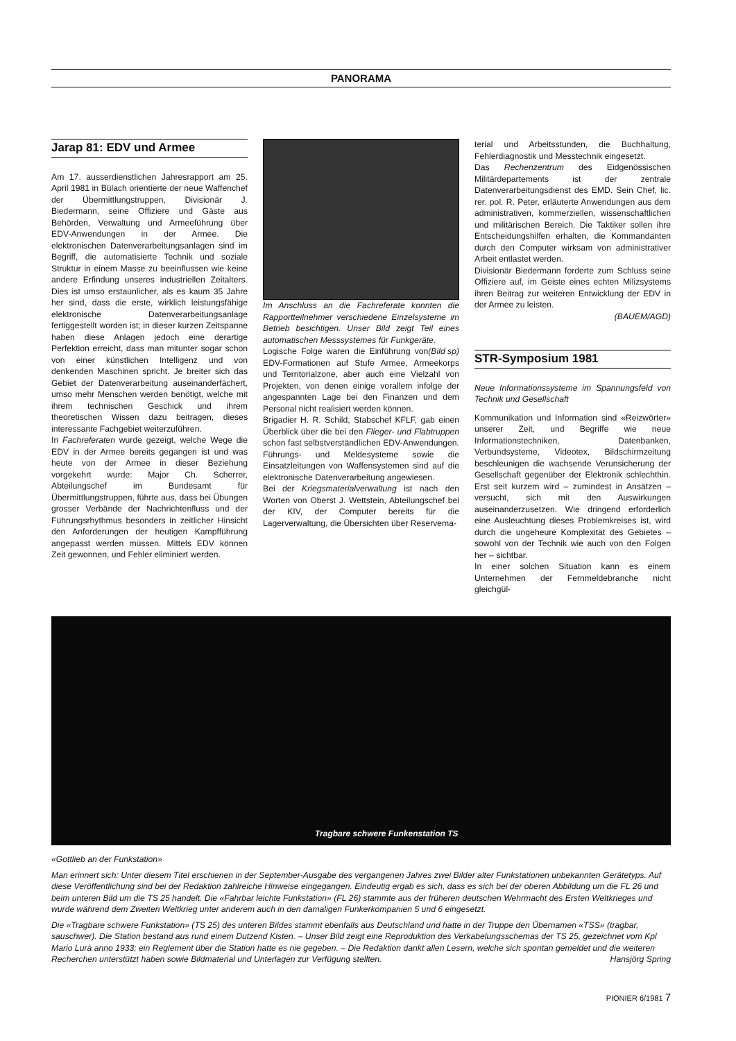PANORAMA
Jarap 81: EDV und Armee
Am 17. ausserdienstlichen Jahresrapport am 25. April 1981 in Bülach orientierte der neue Waffenchef der Übermittlungstruppen, Divisionär J. Biedermann, seine Offiziere und Gäste aus Behörden, Verwaltung und Armeeführung über EDV-Anwendungen in der Armee. Die elektronischen Datenverarbeitungsanlagen sind im Begriff, die automatisierte Technik und soziale Struktur in einem Masse zu beeinflussen wie keine andere Erfindung unseres industriellen Zeitalters. Dies ist umso erstaunlicher, als es kaum 35 Jahre her sind, dass die erste, wirklich leistungsfähige elektronische Datenverarbeitungsanlage fertiggestellt worden ist; in dieser kurzen Zeitspanne haben diese Anlagen jedoch eine derartige Perfektion erreicht, dass man mitunter sogar schon von einer künstlichen Intelligenz und von denkenden Maschinen spricht. Je breiter sich das Gebiet der Datenverarbeitung auseinanderfächert, umso mehr Menschen werden benötigt, welche mit ihrem technischen Geschick und ihrem theoretischen Wissen dazu beitragen, dieses interessante Fachgebiet weiterzuführen.
In Fachreferaten wurde gezeigt, welche Wege die EDV in der Armee bereits gegangen ist und was heute von der Armee in dieser Beziehung vorgekehrt wurde: Major Ch. Scherrer, Abteilungschef im Bundesamt für Übermittlungstruppen, führte aus, dass bei Übungen grosser Verbände der Nachrichtenfluss und der Führungsrhythmus besonders in zeitlicher Hinsicht den Anforderungen der heutigen Kampfführung angepasst werden müssen. Mittels EDV können Zeit gewonnen, und Fehler eliminiert werden.
Im Anschluss an die Fachreferate konnten die Rapportteilnehmer verschiedene Einzelsysteme im Betrieb besichtigen. Unser Bild zeigt Teil eines automatischen Messsystemes für Funkgeräte. (Bild sp)
Logische Folge waren die Einführung von EDV-Formationen auf Stufe Armee, Armeekorps und Territorialzone, aber auch eine Vielzahl von Projekten, von denen einige vorallem infolge der angespannten Lage bei den Finanzen und dem Personal nicht realisiert werden können.
Brigadier H. R. Schild, Stabschef KFLF, gab einen Überblick über die bei den Flieger- und Flabtruppen schon fast selbstverständlichen EDV-Anwendungen. Führungs- und Meldesysteme sowie die Einsatzleitungen von Waffensystemen sind auf die elektronische Datenverarbeitung angewiesen.
Bei der Kriegsmaterialverwaltung ist nach den Worten von Oberst J. Wettstein, Abteilungschef bei der KIV, der Computer bereits für die Lagerverwaltung, die Übersichten über Reservema-
terial und Arbeitsstunden, die Buchhaltung, Fehlerdiagnostik und Messtechnik eingesetzt.
Das Rechenzentrum des Eidgenössischen Militärdepartements ist der zentrale Datenverarbeitungsdienst des EMD. Sein Chef, lic. rer. pol. R. Peter, erläuterte Anwendungen aus dem administrativen, kommerziellen, wissenschaftlichen und militärischen Bereich. Die Taktiker sollen ihre Entscheidungshilfen erhalten, die Kommandanten durch den Computer wirksam von administrativer Arbeit entlastet werden.
Divisionär Biedermann forderte zum Schluss seine Offiziere auf, im Geiste eines echten Milizsystems ihren Beitrag zur weiteren Entwicklung der EDV in der Armee zu leisten.
(BAUEM/AGD)
STR-Symposium 1981
Neue Informationssysteme im Spannungsfeld von Technik und Gesellschaft
Kommunikation und Information sind «Reizwörter» unserer Zeit, und Begriffe wie neue Informationstechniken, Datenbanken, Verbundsysteme, Videotex, Bildschirmzeitung beschleunigen die wachsende Verunsicherung der Gesellschaft gegenüber der Elektronik schlechthin. Erst seit kurzem wird – zumindest in Ansätzen – versucht, sich mit den Auswirkungen auseinanderzusetzen. Wie dringend erforderlich eine Ausleuchtung dieses Problemkreises ist, wird durch die ungeheure Komplexität des Gebietes – sowohl von der Technik wie auch von den Folgen her – sichtbar.
In einer solchen Situation kann es einem Unternehmen der Fernmeldebranche nicht gleichgül-
Tragbare schwere Funkenstation TS
«Gottlieb an der Funkstation»
Man erinnert sich: Unter diesem Titel erschienen in der September-Ausgabe des vergangenen Jahres zwei Bilder alter Funkstationen unbekannten Gerätetyps. Auf diese Veröffentlichung sind bei der Redaktion zahlreiche Hinweise eingegangen. Eindeutig ergab es sich, dass es sich bei der oberen Abbildung um die FL 26 und beim unteren Bild um die TS 25 handelt. Die «Fahrbar leichte Funkstation» (FL 26) stammte aus der früheren deutschen Wehrmacht des Ersten Weltkrieges und wurde während dem Zweiten Weltkrieg unter anderem auch in den damaligen Funkerkompanien 5 und 6 eingesetzt.
Die «Tragbare schwere Funkstation» (TS 25) des unteren Bildes stammt ebenfalls aus Deutschland und hatte in der Truppe den Übernamen «TSS» (tragbar, sauschwer). Die Station bestand aus rund einem Dutzend Kisten. – Unser Bild zeigt eine Reproduktion des Verkabelungsschemas der TS 25, gezeichnet vom Kpl Mario Lurà anno 1933; ein Reglement über die Station hatte es nie gegeben. – Die Redaktion dankt allen Lesern, welche sich spontan gemeldet und die weiteren Recherchen unterstützt haben sowie Bildmaterial und Unterlagen zur Verfügung stellten. Hansjörg Spring
PIONIER 6/1981 7